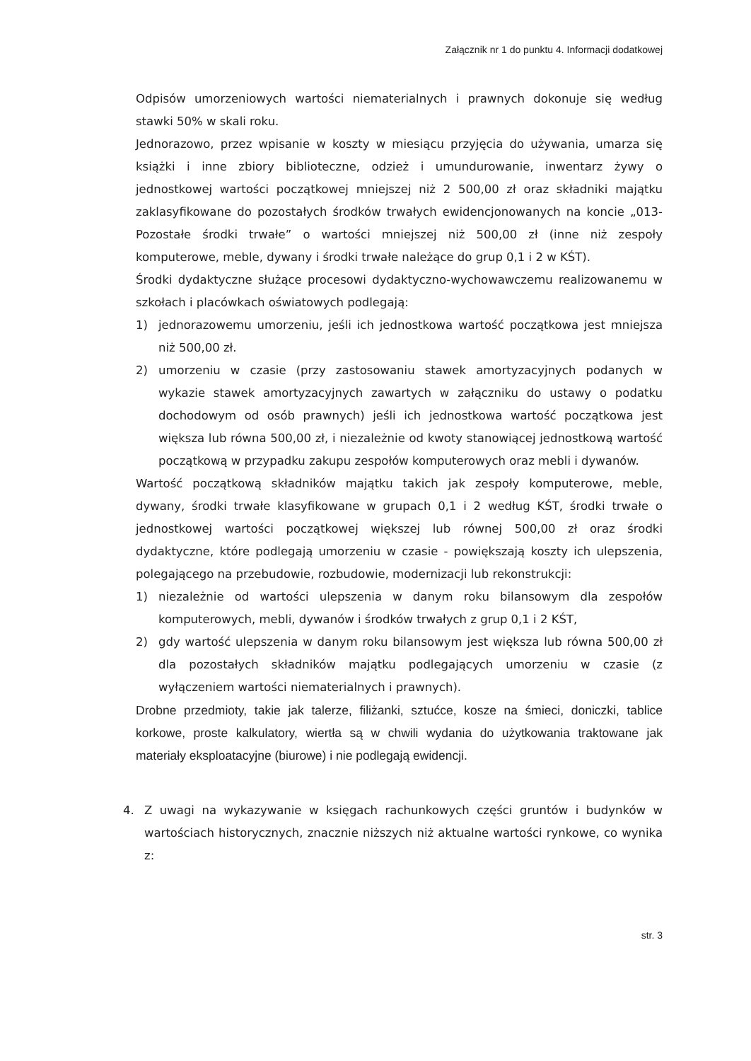Załącznik nr 1 do punktu 4. Informacji dodatkowej
Odpisów umorzeniowych wartości niematerialnych i prawnych dokonuje się według stawki 50% w skali roku.
Jednorazowo, przez wpisanie w koszty w miesiącu przyjęcia do używania, umarza się książki i inne zbiory biblioteczne, odzież i umundurowanie, inwentarz żywy o jednostkowej wartości początkowej mniejszej niż 2 500,00 zł oraz składniki majątku zaklasyfikowane do pozostałych środków trwałych ewidencjonowanych na koncie „013- Pozostałe środki trwałe” o wartości mniejszej niż 500,00 zł (inne niż zespoły komputerowe, meble, dywany i środki trwałe należące do grup 0,1 i 2 w KŚT).
Środki dydaktyczne służące procesowi dydaktyczno-wychowawczemu realizowanemu w szkołach i placówkach oświatowych podlegają:
1) jednorazowemu umorzeniu, jeśli ich jednostkowa wartość początkowa jest mniejsza niż 500,00 zł.
2) umorzeniu w czasie (przy zastosowaniu stawek amortyzacyjnych podanych w wykazie stawek amortyzacyjnych zawartych w załączniku do ustawy o podatku dochodowym od osób prawnych) jeśli ich jednostkowa wartość początkowa jest większa lub równa 500,00 zł, i niezależnie od kwoty stanowiącej jednostkową wartość początkową w przypadku zakupu zespołów komputerowych oraz mebli i dywanów.
Wartość początkową składników majątku takich jak zespoły komputerowe, meble, dywany, środki trwałe klasyfikowane w grupach 0,1 i 2 według KŚT, środki trwałe o jednostkowej wartości początkowej większej lub równej 500,00 zł oraz środki dydaktyczne, które podlegają umorzeniu w czasie - powiększają koszty ich ulepszenia, polegającego na przebudowie, rozbudowie, modernizacji lub rekonstrukcji:
1) niezależnie od wartości ulepszenia w danym roku bilansowym dla zespołów komputerowych, mebli, dywanów i środków trwałych z grup 0,1 i 2 KŚT,
2) gdy wartość ulepszenia w danym roku bilansowym jest większa lub równa 500,00 zł dla pozostałych składników majątku podlegających umorzeniu w czasie (z wyłączeniem wartości niematerialnych i prawnych).
Drobne przedmioty, takie jak talerze, filiżanki, sztućce, kosze na śmieci, doniczki, tablice korkowe, proste kalkulatory, wiertła są w chwili wydania do użytkowania traktowane jak materiały eksploatacyjne (biurowe) i nie podlegają ewidencji.
4. Z uwagi na wykazywanie w księgach rachunkowych części gruntów i budynków w wartościach historycznych, znacznie niższych niż aktualne wartości rynkowe, co wynika z:
str. 3